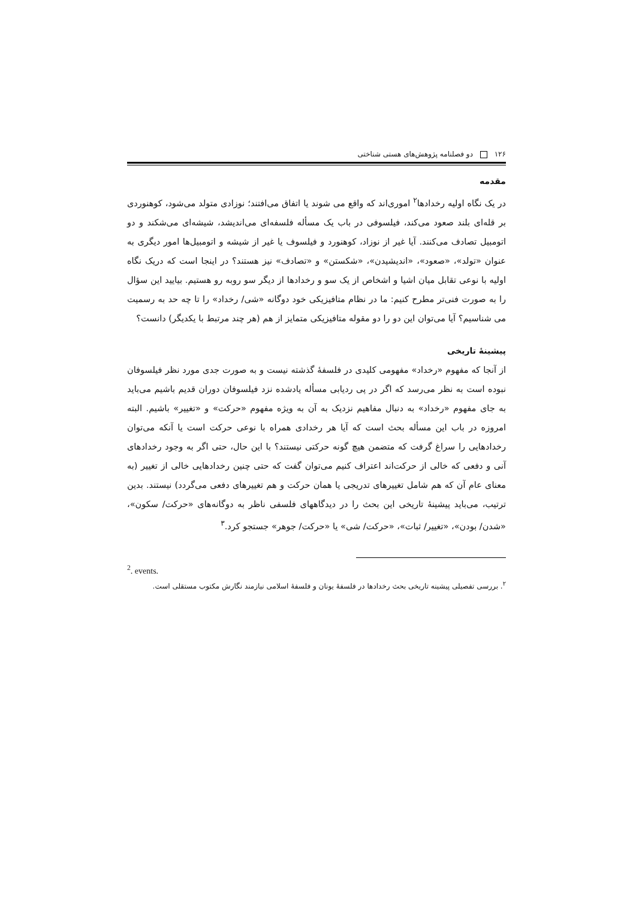۱۲۶ دو فصلنامه پژوهش‌های هستی شناختی
مقدمه
در یک نگاه اولیه رخدادها<sup>۲</sup> اموری‌اند که واقع می شوند یا اتفاق می‌افتند؛ نوزادی متولد می‌شود، کوهنوردی بر قله‌ای بلند صعود می‌کند، فیلسوفی در باب یک مسأله فلسفه‌ای می‌اندیشد، شیشه‌ای می‌شکند و دو اتومبیل تصادف می‌کنند. آیا غیر از نوزاد، کوهنورد و فیلسوف یا غیر از شیشه و اتومبیل‌ها امور دیگری به عنوان «تولد»، «صعود»، «اندیشیدن»، «شکستن» و «تصادف» نیز هستند؟ در اینجا است که دریک نگاه اولیه با نوعی تقابل میان اشیا و اشخاص از یک سو و رخدادها از دیگر سو روبه رو هستیم. بیایید این سؤال را به صورت فنی‌تر مطرح کنیم: ما در نظام متافیزیکی خود دوگانه «شی/ رخداد» را تا چه حد به رسمیت می شناسیم؟ آیا می‌توان این دو را دو مقوله متافیزیکی متمایز از هم (هر چند مرتبط با یکدیگر) دانست؟
پیشینهٔ تاریخی
از آنجا که مفهوم «رخداد» مفهومی کلیدی در فلسفهٔ گذشته نیست و به صورت جدی مورد نظر فیلسوفان نبوده است به نظر می‌رسد که اگر در پی ردیابی مسأله یادشده نزد فیلسوفان دوران قدیم باشیم می‌باید به جای مفهوم «رخداد» به دنبال مفاهیم نزدیک به آن به ویژه مفهوم «حرکت» و «تغییر» باشیم. البته امروزه در باب این مسأله بحث است که آیا هر رخدادی همراه با نوعی حرکت است یا آنکه می‌توان رخدادهایی را سراغ گرفت که متضمن هیچ گونه حرکتی نیستند؟ با این حال، حتی اگر به وجود رخدادهای آنی و دفعی که خالی از حرکت‌اند اعتراف کنیم می‌توان گفت که حتی چنین رخدادهایی خالی از تغییر (به معنای عام آن که هم شامل تغییرهای تدریجی یا همان حرکت و هم تغییرهای دفعی می‌گردد) نیستند. بدین ترتیب، می‌باید پیشینهٔ تاریخی این بحث را در دیدگاههای فلسفی ناظر به دوگانه‌های «حرکت/ سکون»، «شدن/ بودن»، «تغییر/ ثبات»، «حرکت/ شی» یا «حرکت/ جوهر» جستجو کرد.<sup>۳</sup>
<sup>2</sup>. events.
<sup>۲</sup>. بررسی تفصیلی پیشینه تاریخی بحث رخدادها در فلسفهٔ یونان و فلسفهٔ اسلامی نیازمند نگارش مکتوب مستقلی است.